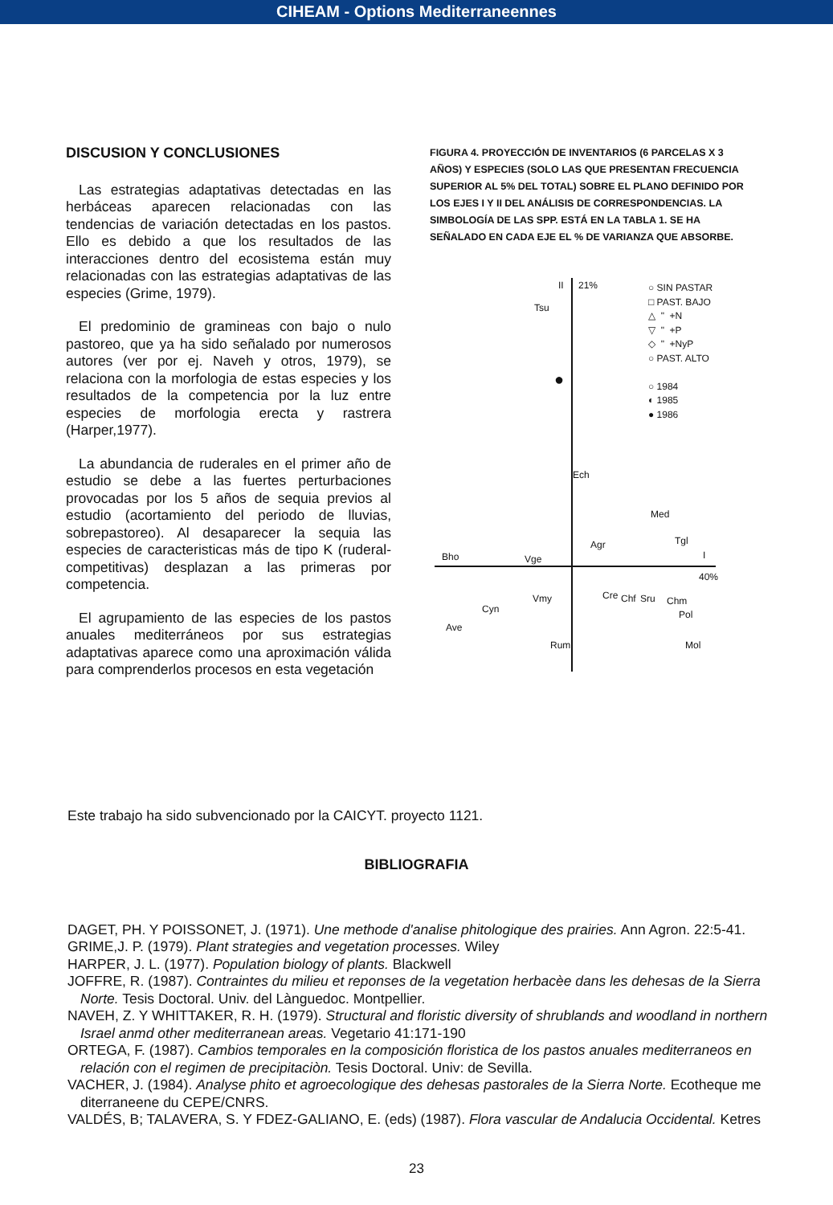CIHEAM - Options Mediterraneennes
DISCUSION Y CONCLUSIONES
Las estrategias adaptativas detectadas en las herbáceas aparecen relacionadas con las tendencias de variación detectadas en los pastos. Ello es debido a que los resultados de las interacciones dentro del ecosistema están muy relacionadas con las estrategias adaptativas de las especies (Grime, 1979).
El predominio de gramineas con bajo o nulo pastoreo, que ya ha sido señalado por numerosos autores (ver por ej. Naveh y otros, 1979), se relaciona con la morfologia de estas especies y los resultados de la competencia por la luz entre especies de morfologia erecta y rastrera (Harper,1977).
La abundancia de ruderales en el primer año de estudio se debe a las fuertes perturbaciones provocadas por los 5 años de sequia previos al estudio (acortamiento del periodo de lluvias, sobrepastoreo). Al desaparecer la sequia las especies de caracteristicas más de tipo K (ruderal-competitivas) desplazan a las primeras por competencia.
El agrupamiento de las especies de los pastos anuales mediterráneos por sus estrategias adaptativas aparece como una aproximación válida para comprenderlos procesos en esta vegetación
FIGURA 4. PROYECCIÓN DE INVENTARIOS (6 PARCELAS X 3 AÑOS) Y ESPECIES (SOLO LAS QUE PRESENTAN FRECUENCIA SUPERIOR AL 5% DEL TOTAL) SOBRE EL PLANO DEFINIDO POR LOS EJES I Y II DEL ANÁLISIS DE CORRESPONDENCIAS. LA SIMBOLOGÍA DE LAS SPP. ESTÁ EN LA TABLA 1. SE HA SEÑALADO EN CADA EJE EL % DE VARIANZA QUE ABSORBE.
II 21%
Tsu
○ SIN PASTAR
□ PAST. BAJO
△ " +N
▽ " +P
◇ " +NyP
○ PAST. ALTO
○ 1984
◐ 1985
● 1986
●
Ech
Med
Bho Vge
Agr Tgl
I
40%
Vmy Cre Chf Sru Chm
Pol Cyn
Ave
Rum Mol
Este trabajo ha sido subvencionado por la CAICYT. proyecto 1121.
BIBLIOGRAFIA
DAGET, PH. Y POISSONET, J. (1971). Une methode d'analise phitologique des prairies. Ann Agron. 22:5-41.
GRIME,J. P. (1979). Plant strategies and vegetation processes. Wiley
HARPER, J. L. (1977). Population biology of plants. Blackwell
JOFFRE, R. (1987). Contraintes du milieu et reponses de la vegetation herbacèe dans les dehesas de la Sierra Norte. Tesis Doctoral. Univ. del Lànguedoc. Montpellier.
NAVEH, Z. Y WHITTAKER, R. H. (1979). Structural and floristic diversity of shrublands and woodland in northern Israel anmd other mediterranean areas. Vegetario 41:171-190
ORTEGA, F. (1987). Cambios temporales en la composición floristica de los pastos anuales mediterraneos en relación con el regimen de precipitaciòn. Tesis Doctoral. Univ: de Sevilla.
VACHER, J. (1984). Analyse phito et agroecologique des dehesas pastorales de la Sierra Norte. Ecotheque me diterraneene du CEPE/CNRS.
VALDÉS, B; TALAVERA, S. Y FDEZ-GALIANO, E. (eds) (1987). Flora vascular de Andalucia Occidental. Ketres
23